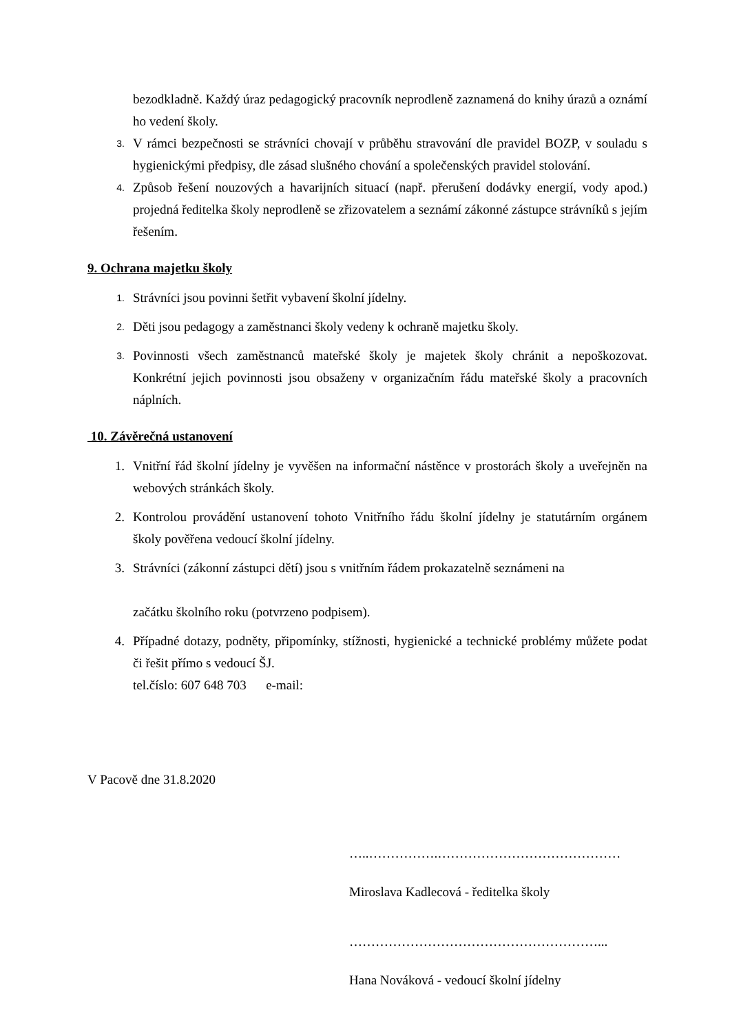bezodkladně. Každý úraz pedagogický pracovník neprodleně zaznamená do knihy úrazů a oznámí ho vedení školy.
3.
V rámci bezpečnosti se strávníci chovají v průběhu stravování dle pravidel BOZP, v souladu s hygienickými předpisy, dle zásad slušného chování a společenských pravidel stolování.
4.
Způsob řešení nouzových a havarijních situací (např. přerušení dodávky energií, vody apod.) projedná ředitelka školy neprodleně se zřizovatelem a seznámí zákonné zástupce strávníků s jejím řešením.
9. Ochrana majetku školy
1.
Strávníci jsou povinni šetřit vybavení školní jídelny.
2.
Děti jsou pedagogy a zaměstnanci školy vedeny k ochraně majetku školy.
3.
Povinnosti všech zaměstnanců mateřské školy je majetek školy chránit a nepoškozovat. Konkrétní jejich povinnosti jsou obsaženy v organizačním řádu mateřské školy a pracovních náplních.
10. Závěrečná ustanovení
1. Vnitřní řád školní jídelny je vyvěšen na informační nástěnce v prostorách školy a uveřejněn na webových stránkách školy.
2. Kontrolou provádění ustanovení tohoto Vnitřního řádu školní jídelny je statutárním orgánem školy pověřena vedoucí školní jídelny.
3. Strávníci (zákonní zástupci dětí) jsou s vnitřním řádem prokazatelně seznámeni na
začátku školního roku (potvrzeno podpisem).
4. Případné dotazy, podněty, připomínky, stížnosti, hygienické a technické problémy můžete podat či řešit přímo s vedoucí ŠJ.
tel.číslo: 607 648 703 e-mail:
V Pacově dne 31.8.2020
…..…………….……………………………………
Miroslava Kadlecová - ředitelka školy
…………………………………………………...
Hana Nováková - vedoucí školní jídelny